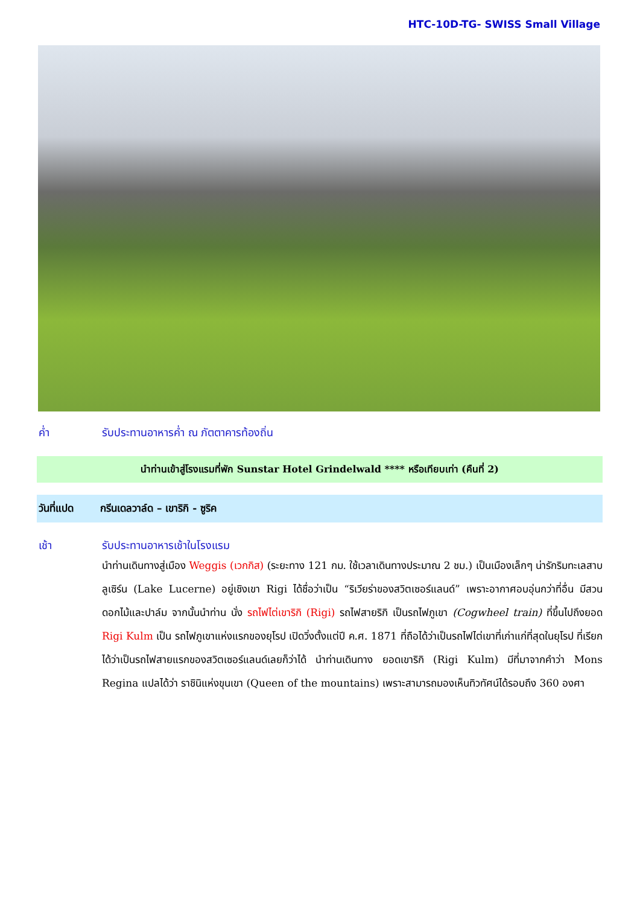HTC-10D-TG- SWISS Small Village
ค่ำ รับประทานอาหารค่ำ ณ ภัตตาคารท้องถิ่น
นำท่านเข้าสู่โรงแรมที่พัก Sunstar Hotel Grindelwald **** หรือเทียบเท่า (คืนที่ 2)
วันที่แปด กรีนเดลวาล์ด – เขาริกิ - ซูริค
เช้า รับประทานอาหารเช้าในโรงแรม
นำท่านเดินทางสู่เมือง Weggis (เวกกิส) (ระยะทาง 121 กม. ใช้เวลาเดินทางประมาณ 2 ชม.) เป็นเมืองเล็กๆ น่ารักริมทะเลสาบลูเซิร์น (Lake Lucerne) อยู่เชิงเขา Rigi ได้ชื่อว่าเป็น “ริเวียร่าของสวิตเซอร์แลนด์” เพราะอากาศอบอุ่นกว่าที่อื่น มีสวนดอกไม้และปาล์ม จากนั้นนำท่าน นั่ง รถไฟไต่เขาริกิ (Rigi) รถไฟสายริกิ เป็นรถไฟภูเขา (Cogwheel train) ที่ขึ้นไปถึงยอด Rigi Kulm เป็น รถไฟภูเขาแห่งแรกของยุโรป เปิดวิ่งตั้งแต่ปี ค.ศ. 1871 ที่ถือได้ว่าเป็นรถไฟไต่เขาที่เก่าแก่ที่สุดในยุโรป ที่เรียกได้ว่าเป็นรถไฟสายแรกของสวิตเซอร์แลนด์เลยก็ว่าได้ นำท่านเดินทาง ยอดเขาริกิ (Rigi Kulm) มีที่มาจากคำว่า Mons Regina แปลได้ว่า ราชินิแห่งขุนเขา (Queen of the mountains) เพราะสามารถมองเห็นทิวทัศน์ได้รอบถึง 360 องศา